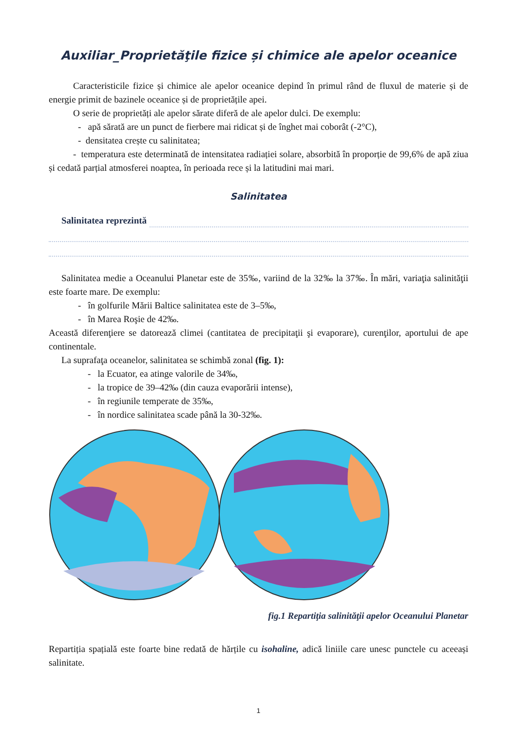Auxiliar_Proprietăţile fizice și chimice ale apelor oceanice
Caracteristicile fizice și chimice ale apelor oceanice depind în primul rând de fluxul de materie și de energie primit de bazinele oceanice și de proprietățile apei.
O serie de proprietăți ale apelor sărate diferă de ale apelor dulci. De exemplu:
- apă sărată are un punct de fierbere mai ridicat și de înghet mai coborât (-2°C),
- densitatea crește cu salinitatea;
- temperatura este determinată de intensitatea radiației solare, absorbită în proporție de 99,6% de apă ziua și cedată parțial atmosferei noaptea, în perioada rece și la latitudini mai mari.
Salinitatea
Salinitatea reprezintă
Salinitatea medie a Oceanului Planetar este de 35‰, variind de la 32‰ la 37‰. În mări, variaţia salinităţii este foarte mare. De exemplu:
- în golfurile Mării Baltice salinitatea este de 3–5‰,
- în Marea Roşie de 42‰.
Această diferenţiere se datorează climei (cantitatea de precipitaţii şi evaporare), curenţilor, aportului de ape continentale.
La suprafaţa oceanelor, salinitatea se schimbă zonal (fig. 1):
- la Ecuator, ea atinge valorile de 34‰,
- la tropice de 39–42‰ (din cauza evaporării intense),
- în regiunile temperate de 35‰,
- în nordice salinitatea scade până la 30-32‰.
fig.1 Repartiţia salinităţii apelor Oceanului Planetar
Repartiția spațială este foarte bine redată de hărțile cu isohaline, adică liniile care unesc punctele cu aceeași salinitate.
1